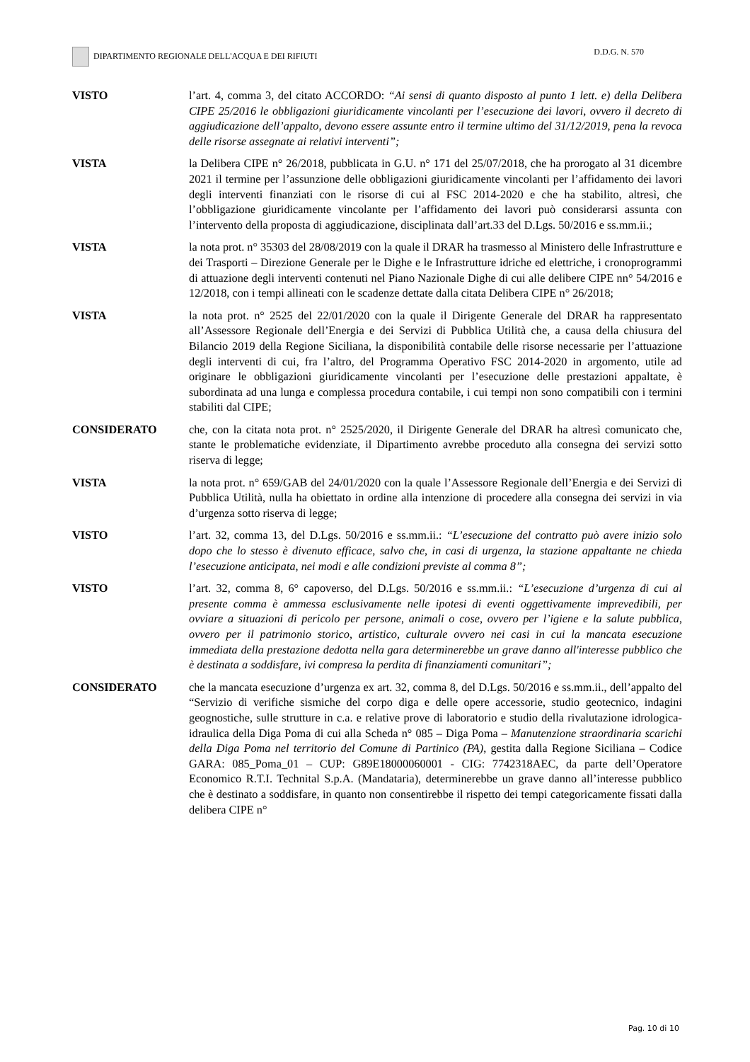DIPARTIMENTO REGIONALE DELL'ACQUA E DEI RIFIUTI D.D.G. N. 570
VISTO l’art. 4, comma 3, del citato ACCORDO: “Ai sensi di quanto disposto al punto 1 lett. e) della Delibera CIPE 25/2016 le obbligazioni giuridicamente vincolanti per l’esecuzione dei lavori, ovvero il decreto di aggiudicazione dell’appalto, devono essere assunte entro il termine ultimo del 31/12/2019, pena la revoca delle risorse assegnate ai relativi interventi”;
VISTA la Delibera CIPE n° 26/2018, pubblicata in G.U. n° 171 del 25/07/2018, che ha prorogato al 31 dicembre 2021 il termine per l’assunzione delle obbligazioni giuridicamente vincolanti per l’affidamento dei lavori degli interventi finanziati con le risorse di cui al FSC 2014-2020 e che ha stabilito, altresì, che l’obbligazione giuridicamente vincolante per l’affidamento dei lavori può considerarsi assunta con l’intervento della proposta di aggiudicazione, disciplinata dall’art.33 del D.Lgs. 50/2016 e ss.mm.ii.;
VISTA la nota prot. n° 35303 del 28/08/2019 con la quale il DRAR ha trasmesso al Ministero delle Infrastrutture e dei Trasporti – Direzione Generale per le Dighe e le Infrastrutture idriche ed elettriche, i cronoprogrammi di attuazione degli interventi contenuti nel Piano Nazionale Dighe di cui alle delibere CIPE nn° 54/2016 e 12/2018, con i tempi allineati con le scadenze dettate dalla citata Delibera CIPE n° 26/2018;
VISTA la nota prot. n° 2525 del 22/01/2020 con la quale il Dirigente Generale del DRAR ha rappresentato all’Assessore Regionale dell’Energia e dei Servizi di Pubblica Utilità che, a causa della chiusura del Bilancio 2019 della Regione Siciliana, la disponibilità contabile delle risorse necessarie per l’attuazione degli interventi di cui, fra l’altro, del Programma Operativo FSC 2014-2020 in argomento, utile ad originare le obbligazioni giuridicamente vincolanti per l’esecuzione delle prestazioni appaltate, è subordinata ad una lunga e complessa procedura contabile, i cui tempi non sono compatibili con i termini stabiliti dal CIPE;
CONSIDERATO che, con la citata nota prot. n° 2525/2020, il Dirigente Generale del DRAR ha altresì comunicato che, stante le problematiche evidenziate, il Dipartimento avrebbe proceduto alla consegna dei servizi sotto riserva di legge;
VISTA la nota prot. n° 659/GAB del 24/01/2020 con la quale l’Assessore Regionale dell’Energia e dei Servizi di Pubblica Utilità, nulla ha obiettato in ordine alla intenzione di procedere alla consegna dei servizi in via d’urgenza sotto riserva di legge;
VISTO l’art. 32, comma 13, del D.Lgs. 50/2016 e ss.mm.ii.: “L’esecuzione del contratto può avere inizio solo dopo che lo stesso è divenuto efficace, salvo che, in casi di urgenza, la stazione appaltante ne chieda l’esecuzione anticipata, nei modi e alle condizioni previste al comma 8”;
VISTO l’art. 32, comma 8, 6° capoverso, del D.Lgs. 50/2016 e ss.mm.ii.: “L’esecuzione d’urgenza di cui al presente comma è ammessa esclusivamente nelle ipotesi di eventi oggettivamente imprevedibili, per ovviare a situazioni di pericolo per persone, animali o cose, ovvero per l’igiene e la salute pubblica, ovvero per il patrimonio storico, artistico, culturale ovvero nei casi in cui la mancata esecuzione immediata della prestazione dedotta nella gara determinerebbe un grave danno all'interesse pubblico che è destinata a soddisfare, ivi compresa la perdita di finanziamenti comunitari”;
CONSIDERATO che la mancata esecuzione d’urgenza ex art. 32, comma 8, del D.Lgs. 50/2016 e ss.mm.ii., dell’appalto del “Servizio di verifiche sismiche del corpo diga e delle opere accessorie, studio geotecnico, indagini geognostiche, sulle strutture in c.a. e relative prove di laboratorio e studio della rivalutazione idrologica-idraulica della Diga Poma di cui alla Scheda n° 085 – Diga Poma – Manutenzione straordinaria scarichi della Diga Poma nel territorio del Comune di Partinico (PA), gestita dalla Regione Siciliana – Codice GARA: 085_Poma_01 – CUP: G89E18000060001 - CIG: 7742318AEC, da parte dell’Operatore Economico R.T.I. Technital S.p.A. (Mandataria), determinerebbe un grave danno all’interesse pubblico che è destinato a soddisfare, in quanto non consentirebbe il rispetto dei tempi categoricamente fissati dalla delibera CIPE n°
Pag. 10 di 10